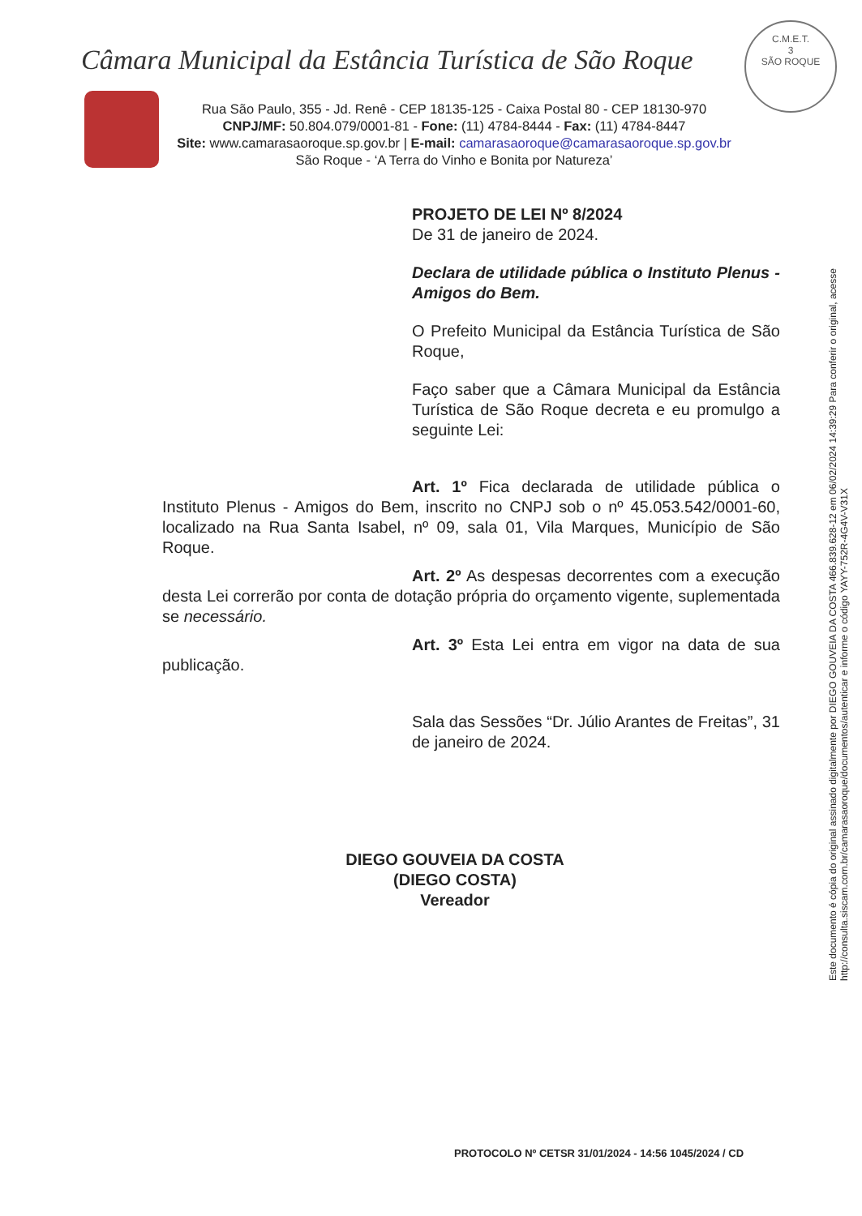Câmara Municipal da Estância Turística de São Roque
C.M.E.T.
3
SÃO ROQUE
Rua São Paulo, 355 - Jd. Renê - CEP 18135-125 - Caixa Postal 80 - CEP 18130-970
CNPJ/MF: 50.804.079/0001-81 - Fone: (11) 4784-8444 - Fax: (11) 4784-8447
Site: www.camarasaoroque.sp.gov.br | E-mail: camarasaoroque@camarasaoroque.sp.gov.br
São Roque - ‘A Terra do Vinho e Bonita por Natureza’
Este documento é cópia do original assinado digitalmente por DIEGO GOUVEIA DA COSTA 466.839.628-12 em 06/02/2024 14:39:29 Para conferir o original, acesse http://consulta.siscam.com.br/camarasaoroque/documentos/autenticar e informe o código YAYY-752R-4G4V-V31X
PROJETO DE LEI Nº 8/2024
De 31 de janeiro de 2024.
Declara de utilidade pública o Instituto Plenus - Amigos do Bem.
O Prefeito Municipal da Estância Turística de São Roque,
Faço saber que a Câmara Municipal da Estância Turística de São Roque decreta e eu promulgo a seguinte Lei:
Art. 1º Fica declarada de utilidade pública o Instituto Plenus - Amigos do Bem, inscrito no CNPJ sob o nº 45.053.542/0001-60, localizado na Rua Santa Isabel, nº 09, sala 01, Vila Marques, Município de São Roque.
Art. 2º As despesas decorrentes com a execução desta Lei correrão por conta de dotação própria do orçamento vigente, suplementada se necessário.
Art. 3º Esta Lei entra em vigor na data de sua publicação.
Sala das Sessões “Dr. Júlio Arantes de Freitas”, 31 de janeiro de 2024.
DIEGO GOUVEIA DA COSTA
(DIEGO COSTA)
Vereador
PROTOCOLO Nº CETSR 31/01/2024 - 14:56 1045/2024 / CD